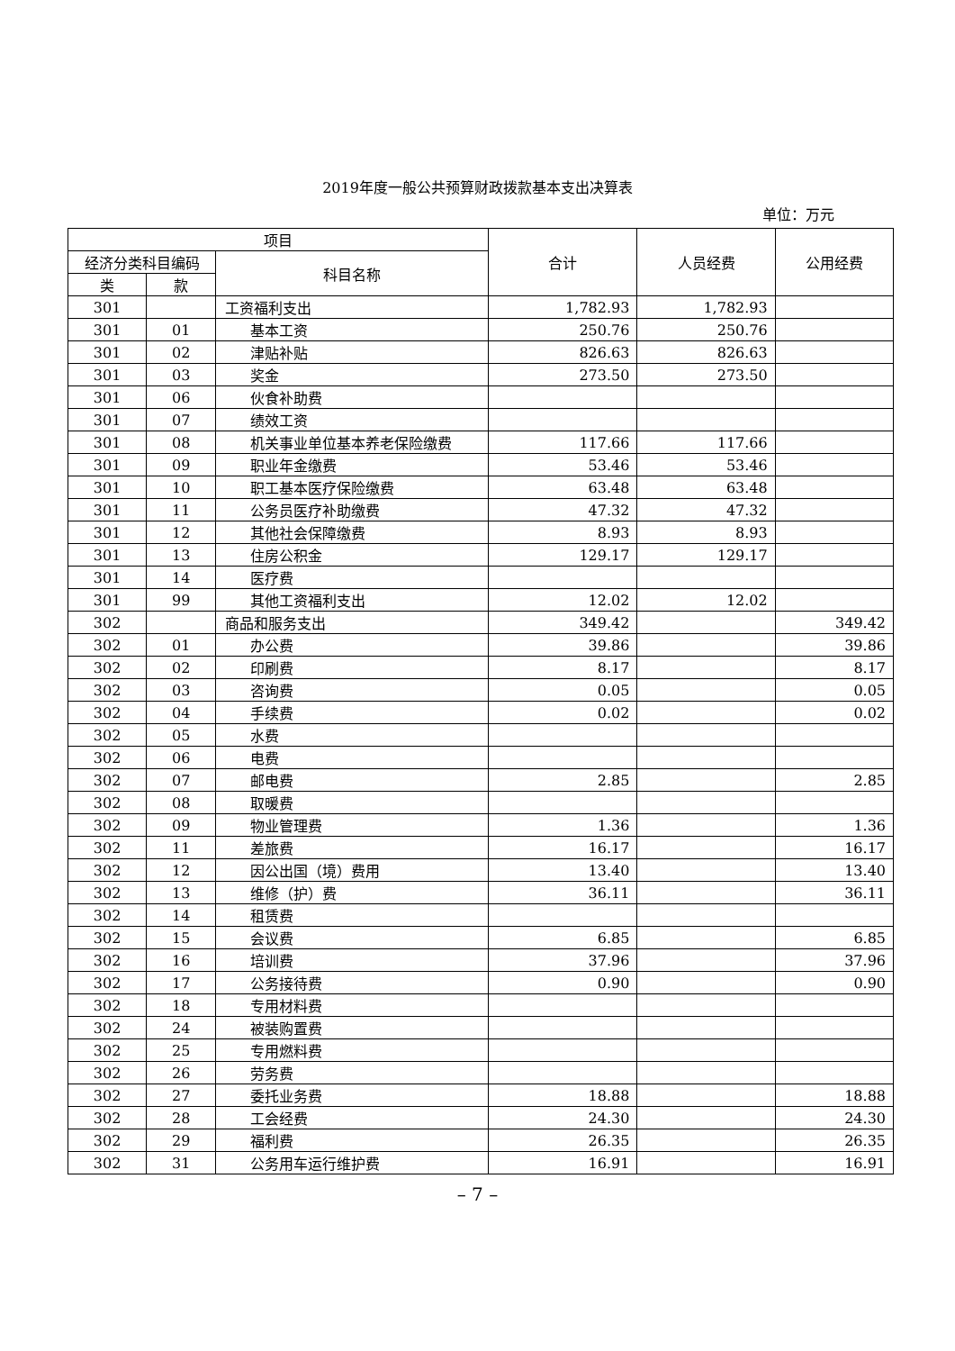2019年度一般公共预算财政拨款基本支出决算表
单位：万元
| 项目 | | | 合计 | 人员经费 | 公用经费 |
| --- | --- | --- | --- | --- | --- |
| 经济分类科目编码 | | 科目名称 | | | |
| 类 | 款 | | | | |
| 301 | | 工资福利支出 | 1,782.93 | 1,782.93 | |
| 301 | 01 | 基本工资 | 250.76 | 250.76 | |
| 301 | 02 | 津贴补贴 | 826.63 | 826.63 | |
| 301 | 03 | 奖金 | 273.50 | 273.50 | |
| 301 | 06 | 伙食补助费 | | | |
| 301 | 07 | 绩效工资 | | | |
| 301 | 08 | 机关事业单位基本养老保险缴费 | 117.66 | 117.66 | |
| 301 | 09 | 职业年金缴费 | 53.46 | 53.46 | |
| 301 | 10 | 职工基本医疗保险缴费 | 63.48 | 63.48 | |
| 301 | 11 | 公务员医疗补助缴费 | 47.32 | 47.32 | |
| 301 | 12 | 其他社会保障缴费 | 8.93 | 8.93 | |
| 301 | 13 | 住房公积金 | 129.17 | 129.17 | |
| 301 | 14 | 医疗费 | | | |
| 301 | 99 | 其他工资福利支出 | 12.02 | 12.02 | |
| 302 | | 商品和服务支出 | 349.42 | | 349.42 |
| 302 | 01 | 办公费 | 39.86 | | 39.86 |
| 302 | 02 | 印刷费 | 8.17 | | 8.17 |
| 302 | 03 | 咨询费 | 0.05 | | 0.05 |
| 302 | 04 | 手续费 | 0.02 | | 0.02 |
| 302 | 05 | 水费 | | | |
| 302 | 06 | 电费 | | | |
| 302 | 07 | 邮电费 | 2.85 | | 2.85 |
| 302 | 08 | 取暖费 | | | |
| 302 | 09 | 物业管理费 | 1.36 | | 1.36 |
| 302 | 11 | 差旅费 | 16.17 | | 16.17 |
| 302 | 12 | 因公出国（境）费用 | 13.40 | | 13.40 |
| 302 | 13 | 维修（护）费 | 36.11 | | 36.11 |
| 302 | 14 | 租赁费 | | | |
| 302 | 15 | 会议费 | 6.85 | | 6.85 |
| 302 | 16 | 培训费 | 37.96 | | 37.96 |
| 302 | 17 | 公务接待费 | 0.90 | | 0.90 |
| 302 | 18 | 专用材料费 | | | |
| 302 | 24 | 被装购置费 | | | |
| 302 | 25 | 专用燃料费 | | | |
| 302 | 26 | 劳务费 | | | |
| 302 | 27 | 委托业务费 | 18.88 | | 18.88 |
| 302 | 28 | 工会经费 | 24.30 | | 24.30 |
| 302 | 29 | 福利费 | 26.35 | | 26.35 |
| 302 | 31 | 公务用车运行维护费 | 16.91 | | 16.91 |
– 7 –